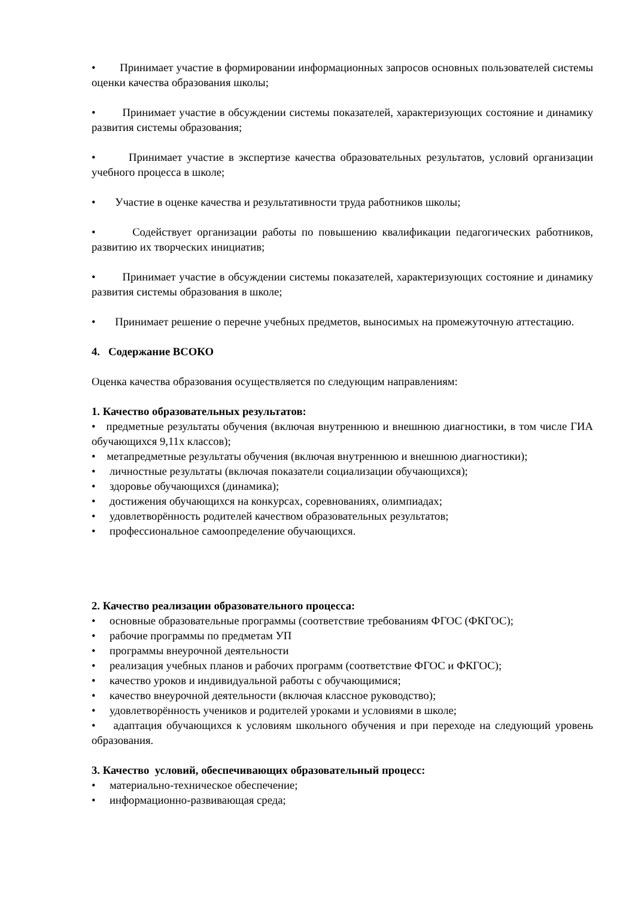• Принимает участие в формировании информационных запросов основных пользователей системы оценки качества образования школы;
• Принимает участие в обсуждении системы показателей, характеризующих состояние и динамику развития системы образования;
• Принимает участие в экспертизе качества образовательных результатов, условий организации учебного процесса в школе;
• Участие в оценке качества и результативности труда работников школы;
• Содействует организации работы по повышению квалификации педагогических работников, развитию их творческих инициатив;
• Принимает участие в обсуждении системы показателей, характеризующих состояние и динамику развития системы образования в школе;
• Принимает решение о перечне учебных предметов, выносимых на промежуточную аттестацию.
4. Содержание ВСОКО
Оценка качества образования осуществляется по следующим направлениям:
1. Качество образовательных результатов:
• предметные результаты обучения (включая внутреннюю и внешнюю диагностики, в том числе ГИА обучающихся 9,11х классов);
• метапредметные результаты обучения (включая внутреннюю и внешнюю диагностики);
• личностные результаты (включая показатели социализации обучающихся);
• здоровье обучающихся (динамика);
• достижения обучающихся на конкурсах, соревнованиях, олимпиадах;
• удовлетворённость родителей качеством образовательных результатов;
• профессиональное самоопределение обучающихся.
2. Качество реализации образовательного процесса:
• основные образовательные программы (соответствие требованиям ФГОС (ФКГОС);
• рабочие программы по предметам УП
• программы внеурочной деятельности
• реализация учебных планов и рабочих программ (соответствие ФГОС и ФКГОС);
• качество уроков и индивидуальной работы с обучающимися;
• качество внеурочной деятельности (включая классное руководство);
• удовлетворённость учеников и родителей уроками и условиями в школе;
• адаптация обучающихся к условиям школьного обучения и при переходе на следующий уровень образования.
3. Качество условий, обеспечивающих образовательный процесс:
• материально-техническое обеспечение;
• информационно-развивающая среда;